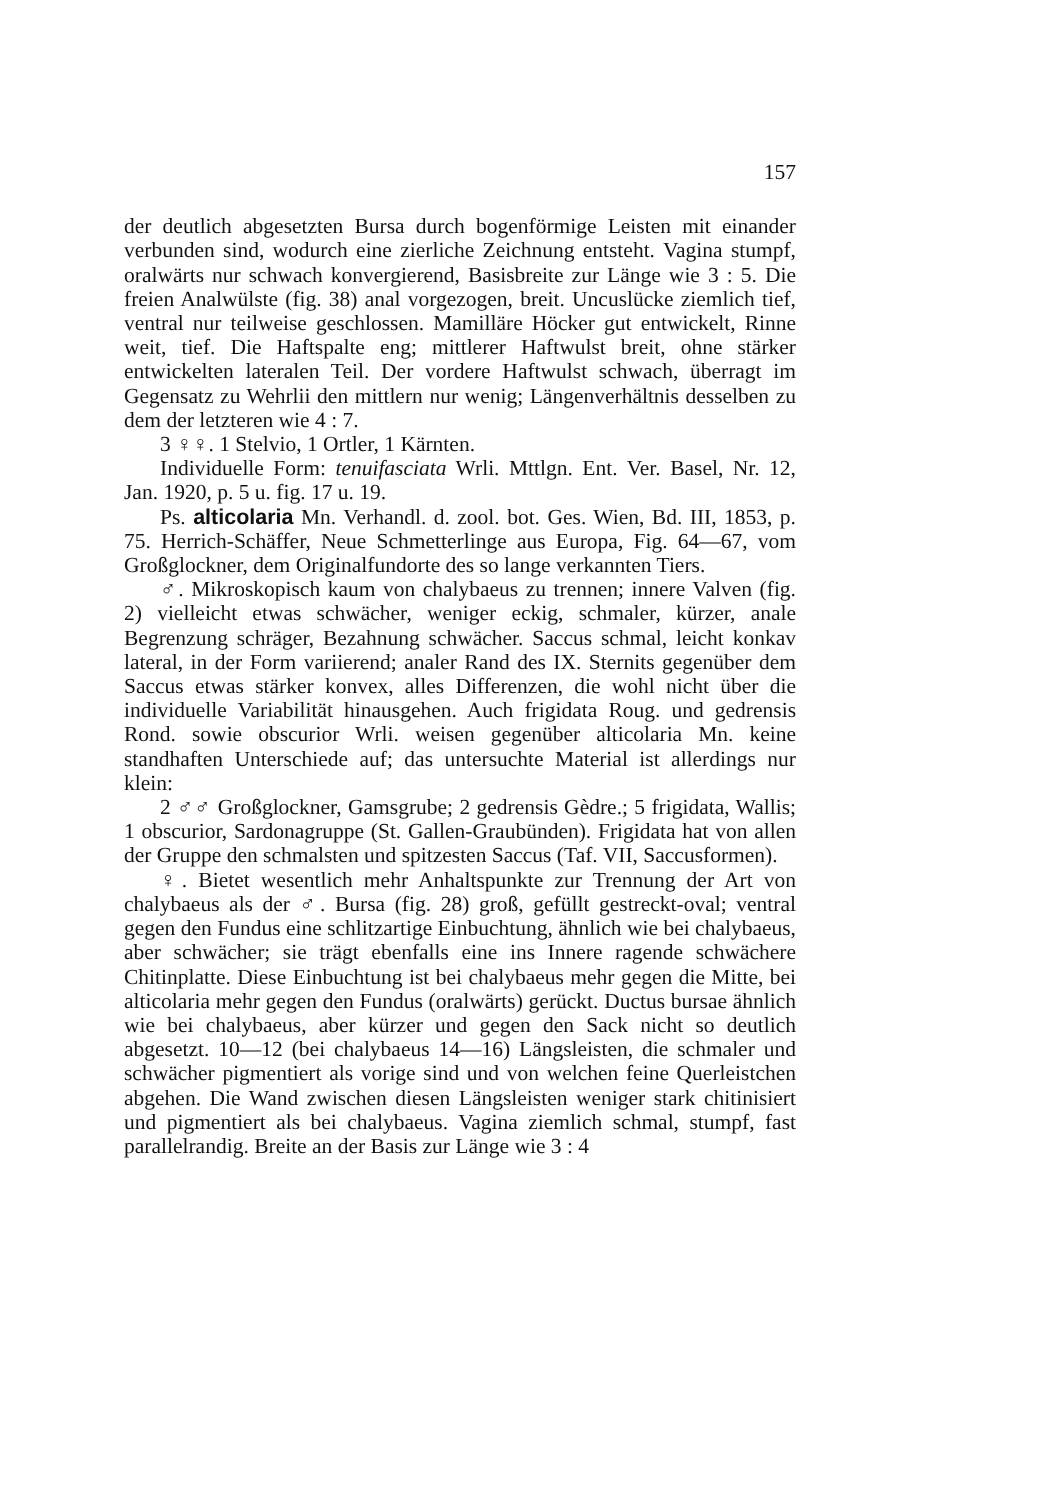157
der deutlich abgesetzten Bursa durch bogenförmige Leisten mit einander verbunden sind, wodurch eine zierliche Zeichnung entsteht. Vagina stumpf, oralwärts nur schwach konvergierend, Basisbreite zur Länge wie 3 : 5. Die freien Analwülste (fig. 38) anal vorgezogen, breit. Uncuslücke ziemlich tief, ventral nur teilweise geschlossen. Mamilläre Höcker gut entwickelt, Rinne weit, tief. Die Haftspalte eng; mittlerer Haftwulst breit, ohne stärker entwickelten lateralen Teil. Der vordere Haftwulst schwach, überragt im Gegensatz zu Wehrlii den mittlern nur wenig; Längenverhältnis desselben zu dem der letzteren wie 4 : 7.
3 ♀♀. 1 Stelvio, 1 Ortler, 1 Kärnten.
Individuelle Form: tenuifasciata Wrli. Mttlgn. Ent. Ver. Basel, Nr. 12, Jan. 1920, p. 5 u. fig. 17 u. 19.
Ps. alticolaria Mn. Verhandl. d. zool. bot. Ges. Wien, Bd. III, 1853, p. 75. Herrich-Schäffer, Neue Schmetterlinge aus Europa, Fig. 64—67, vom Großglockner, dem Originalfundorte des so lange verkannten Tiers.
♂. Mikroskopisch kaum von chalybaeus zu trennen; innere Valven (fig. 2) vielleicht etwas schwächer, weniger eckig, schmaler, kürzer, anale Begrenzung schräger, Bezahnung schwächer. Saccus schmal, leicht konkav lateral, in der Form variierend; analer Rand des IX. Sternits gegenüber dem Saccus etwas stärker konvex, alles Differenzen, die wohl nicht über die individuelle Variabilität hinausgehen. Auch frigidata Roug. und gedrensis Rond. sowie obscurior Wrli. weisen gegenüber alticolaria Mn. keine standhaften Unterschiede auf; das untersuchte Material ist allerdings nur klein:
2 ♂♂ Großglockner, Gamsgrube; 2 gedrensis Gèdre.; 5 frigidata, Wallis; 1 obscurior, Sardonagruppe (St. Gallen-Graubünden). Frigidata hat von allen der Gruppe den schmalsten und spitzesten Saccus (Taf. VII, Saccusformen).
♀. Bietet wesentlich mehr Anhaltspunkte zur Trennung der Art von chalybaeus als der ♂. Bursa (fig. 28) groß, gefüllt gestreckt-oval; ventral gegen den Fundus eine schlitzartige Einbuchtung, ähnlich wie bei chalybaeus, aber schwächer; sie trägt ebenfalls eine ins Innere ragende schwächere Chitinplatte. Diese Einbuchtung ist bei chalybaeus mehr gegen die Mitte, bei alticolaria mehr gegen den Fundus (oralwärts) gerückt. Ductus bursae ähnlich wie bei chalybaeus, aber kürzer und gegen den Sack nicht so deutlich abgesetzt. 10—12 (bei chalybaeus 14—16) Längsleisten, die schmaler und schwächer pigmentiert als vorige sind und von welchen feine Querleistchen abgehen. Die Wand zwischen diesen Längsleisten weniger stark chitinisiert und pigmentiert als bei chalybaeus. Vagina ziemlich schmal, stumpf, fast parallelrandig. Breite an der Basis zur Länge wie 3 : 4